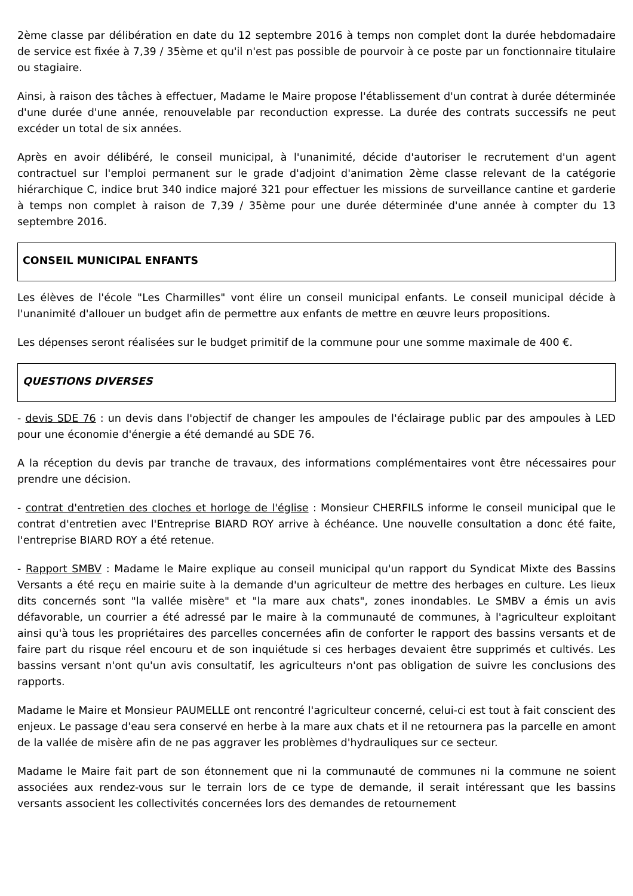2ème classe par délibération en date du 12 septembre 2016 à temps non complet dont la durée hebdomadaire de service est fixée à 7,39 / 35ème et qu'il n'est pas possible de pourvoir à ce poste par un fonctionnaire titulaire ou stagiaire.
Ainsi, à raison des tâches à effectuer, Madame le Maire propose l'établissement d'un contrat à durée déterminée d'une durée d'une année, renouvelable par reconduction expresse. La durée des contrats successifs ne peut excéder un total de six années.
Après en avoir délibéré, le conseil municipal, à l'unanimité, décide d'autoriser le recrutement d'un agent contractuel sur l'emploi permanent sur le grade d'adjoint d'animation 2ème classe relevant de la catégorie hiérarchique C, indice brut 340 indice majoré 321 pour effectuer les missions de surveillance cantine et garderie à temps non complet à raison de 7,39 / 35ème pour une durée déterminée d'une année à compter du 13 septembre 2016.
CONSEIL MUNICIPAL ENFANTS
Les élèves de l'école "Les Charmilles" vont élire un conseil municipal enfants. Le conseil municipal décide à l'unanimité d'allouer un budget afin de permettre aux enfants de mettre en œuvre leurs propositions.
Les dépenses seront réalisées sur le budget primitif de la commune pour une somme maximale de 400 €.
QUESTIONS DIVERSES
- devis SDE 76 : un devis dans l'objectif de changer les ampoules de l'éclairage public par des ampoules à LED pour une économie d'énergie a été demandé au SDE 76.
A la réception du devis par tranche de travaux, des informations complémentaires vont être nécessaires pour prendre une décision.
- contrat d'entretien des cloches et horloge de l'église : Monsieur CHERFILS informe le conseil municipal que le contrat d'entretien avec l'Entreprise BIARD ROY arrive à échéance. Une nouvelle consultation a donc été faite, l'entreprise BIARD ROY a été retenue.
- Rapport SMBV : Madame le Maire explique au conseil municipal qu'un rapport du Syndicat Mixte des Bassins Versants a été reçu en mairie suite à la demande d'un agriculteur de mettre des herbages en culture. Les lieux dits concernés sont "la vallée misère" et "la mare aux chats", zones inondables. Le SMBV a émis un avis défavorable, un courrier a été adressé par le maire à la communauté de communes, à l'agriculteur exploitant ainsi qu'à tous les propriétaires des parcelles concernées afin de conforter le rapport des bassins versants et de faire part du risque réel encouru et de son inquiétude si ces herbages devaient être supprimés et cultivés. Les bassins versant n'ont qu'un avis consultatif, les agriculteurs n'ont pas obligation de suivre les conclusions des rapports.
Madame le Maire et Monsieur PAUMELLE ont rencontré l'agriculteur concerné, celui-ci est tout à fait conscient des enjeux. Le passage d'eau sera conservé en herbe à la mare aux chats et il ne retournera pas la parcelle en amont de la vallée de misère afin de ne pas aggraver les problèmes d'hydrauliques sur ce secteur.
Madame le Maire fait part de son étonnement que ni la communauté de communes ni la commune ne soient associées aux rendez-vous sur le terrain lors de ce type de demande, il serait intéressant que les bassins versants associent les collectivités concernées lors des demandes de retournement